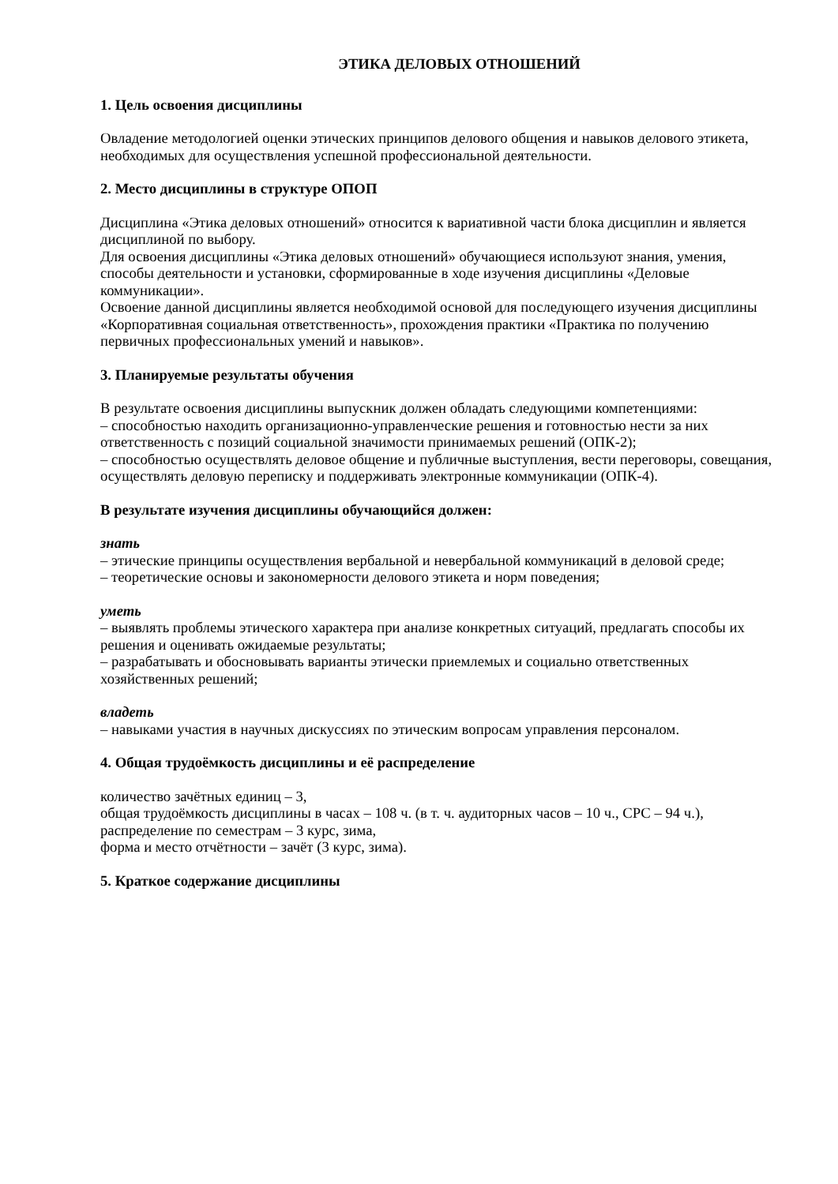ЭТИКА ДЕЛОВЫХ ОТНОШЕНИЙ
1. Цель освоения дисциплины
Овладение методологией оценки этических принципов делового общения и навыков делового этикета, необходимых для осуществления успешной профессиональной деятельности.
2. Место дисциплины в структуре ОПОП
Дисциплина «Этика деловых отношений» относится к вариативной части блока дисциплин и является дисциплиной по выбору.
Для освоения дисциплины «Этика деловых отношений» обучающиеся используют знания, умения, способы деятельности и установки, сформированные в ходе изучения дисциплины «Деловые коммуникации».
Освоение данной дисциплины является необходимой основой для последующего изучения дисциплины «Корпоративная социальная ответственность», прохождения практики «Практика по получению первичных профессиональных умений и навыков».
3. Планируемые результаты обучения
В результате освоения дисциплины выпускник должен обладать следующими компетенциями:
– способностью находить организационно-управленческие решения и готовностью нести за них ответственность с позиций социальной значимости принимаемых решений (ОПК-2);
– способностью осуществлять деловое общение и публичные выступления, вести переговоры, совещания, осуществлять деловую переписку и поддерживать электронные коммуникации (ОПК-4).
В результате изучения дисциплины обучающийся должен:
знать
– этические принципы осуществления вербальной и невербальной коммуникаций в деловой среде;
– теоретические основы и закономерности делового этикета и норм поведения;
уметь
– выявлять проблемы этического характера при анализе конкретных ситуаций, предлагать способы их решения и оценивать ожидаемые результаты;
– разрабатывать и обосновывать варианты этически приемлемых и социально ответственных хозяйственных решений;
владеть
– навыками участия в научных дискуссиях по этическим вопросам управления персоналом.
4. Общая трудоёмкость дисциплины и её распределение
количество зачётных единиц – 3,
общая трудоёмкость дисциплины в часах – 108 ч. (в т. ч. аудиторных часов – 10 ч., СРС – 94 ч.),
распределение по семестрам – 3 курс, зима,
форма и место отчётности – зачёт (3 курс, зима).
5. Краткое содержание дисциплины